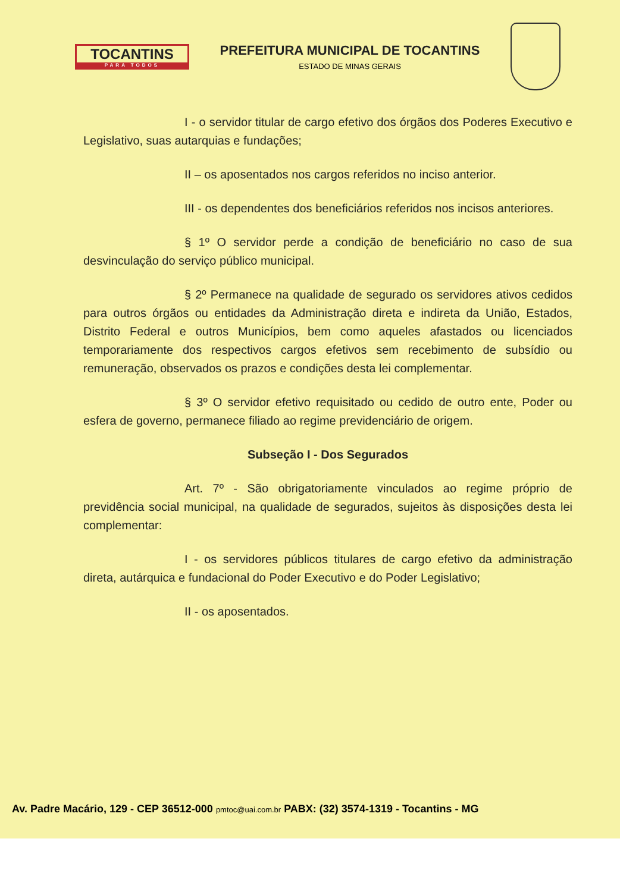TOCANTINS
PARA TODOS
PREFEITURA MUNICIPAL DE TOCANTINS
ESTADO DE MINAS GERAIS
I - o servidor titular de cargo efetivo dos órgãos dos Poderes Executivo e Legislativo, suas autarquias e fundações;
II – os aposentados nos cargos referidos no inciso anterior.
III - os dependentes dos beneficiários referidos nos incisos anteriores.
§ 1º O servidor perde a condição de beneficiário no caso de sua desvinculação do serviço público municipal.
§ 2º Permanece na qualidade de segurado os servidores ativos cedidos para outros órgãos ou entidades da Administração direta e indireta da União, Estados, Distrito Federal e outros Municípios, bem como aqueles afastados ou licenciados temporariamente dos respectivos cargos efetivos sem recebimento de subsídio ou remuneração, observados os prazos e condições desta lei complementar.
§ 3º O servidor efetivo requisitado ou cedido de outro ente, Poder ou esfera de governo, permanece filiado ao regime previdenciário de origem.
Subseção I - Dos Segurados
Art. 7º - São obrigatoriamente vinculados ao regime próprio de previdência social municipal, na qualidade de segurados, sujeitos às disposições desta lei complementar:
I - os servidores públicos titulares de cargo efetivo da administração direta, autárquica e fundacional do Poder Executivo e do Poder Legislativo;
II - os aposentados.
Av. Padre Macário, 129 - CEP 36512-000 pmtoc@uai.com.br PABX: (32) 3574-1319 - Tocantins - MG